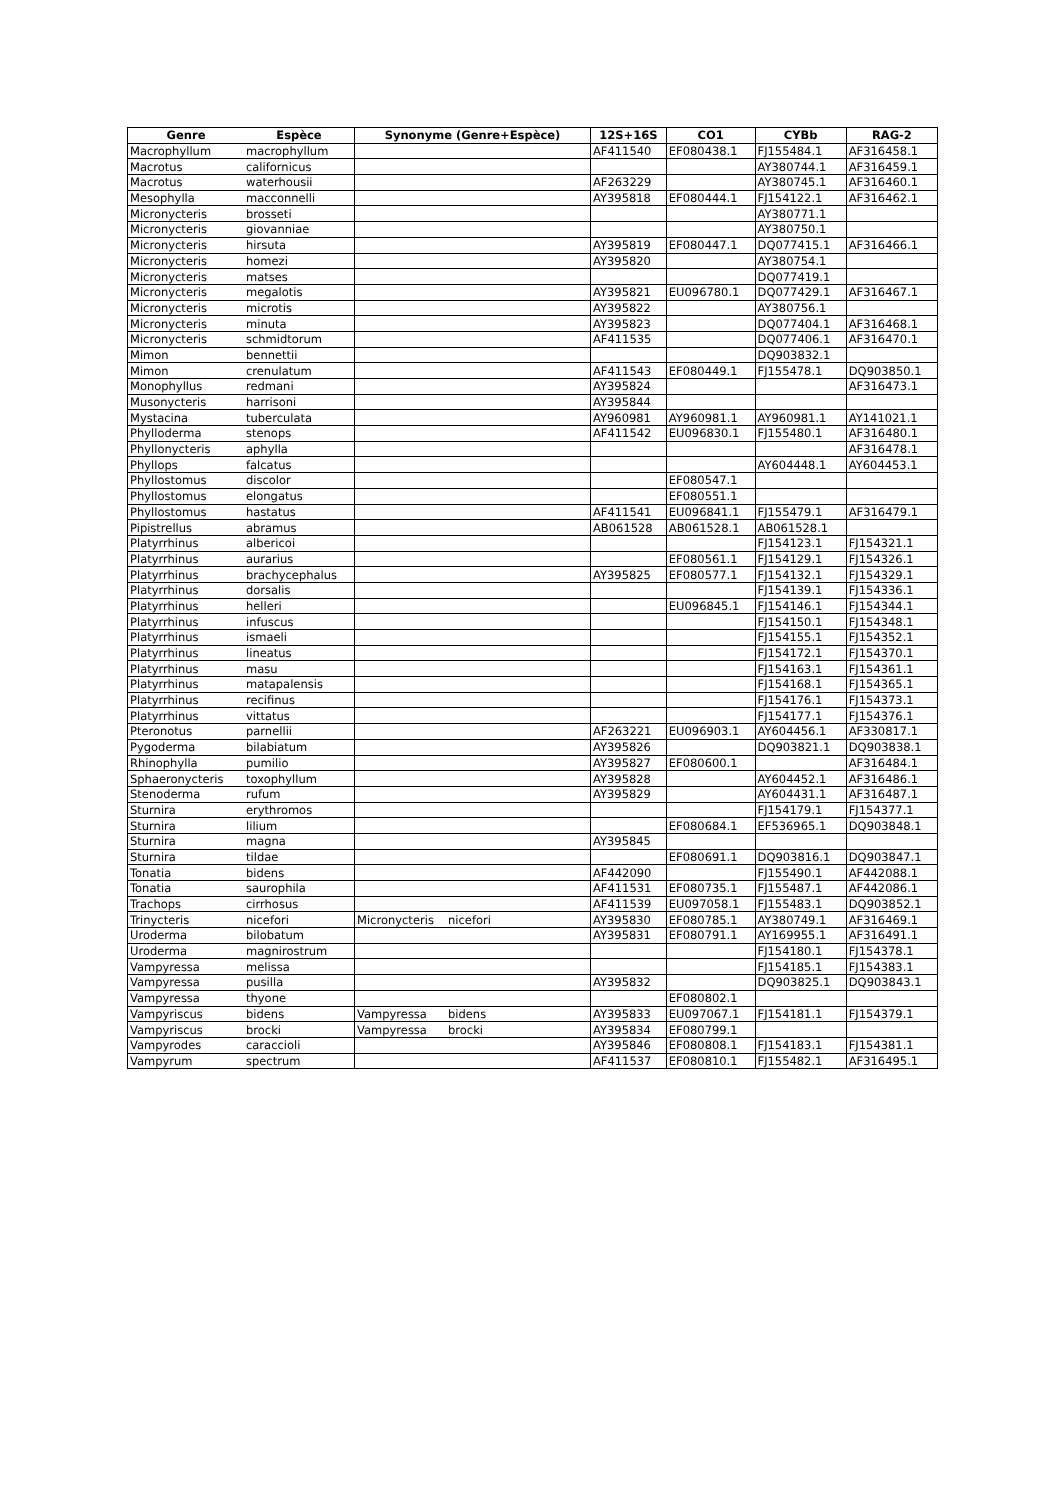| Genre | Espèce | Synonyme (Genre+Espèce) | | 12S+16S | CO1 | CYBb | RAG-2 |
| --- | --- | --- | --- | --- | --- | --- | --- |
| Macrophyllum | macrophyllum | | | AF411540 | EF080438.1 | FJ155484.1 | AF316458.1 |
| Macrotus | californicus | | | | | AY380744.1 | AF316459.1 |
| Macrotus | waterhousii | | | AF263229 | | AY380745.1 | AF316460.1 |
| Mesophylla | macconnelli | | | AY395818 | EF080444.1 | FJ154122.1 | AF316462.1 |
| Micronycteris | brosseti | | | | | AY380771.1 | |
| Micronycteris | giovanniae | | | | | AY380750.1 | |
| Micronycteris | hirsuta | | | AY395819 | EF080447.1 | DQ077415.1 | AF316466.1 |
| Micronycteris | homezi | | | AY395820 | | AY380754.1 | |
| Micronycteris | matses | | | | | DQ077419.1 | |
| Micronycteris | megalotis | | | AY395821 | EU096780.1 | DQ077429.1 | AF316467.1 |
| Micronycteris | microtis | | | AY395822 | | AY380756.1 | |
| Micronycteris | minuta | | | AY395823 | | DQ077404.1 | AF316468.1 |
| Micronycteris | schmidtorum | | | AF411535 | | DQ077406.1 | AF316470.1 |
| Mimon | bennettii | | | | | DQ903832.1 | |
| Mimon | crenulatum | | | AF411543 | EF080449.1 | FJ155478.1 | DQ903850.1 |
| Monophyllus | redmani | | | AY395824 | | | AF316473.1 |
| Musonycteris | harrisoni | | | AY395844 | | | |
| Mystacina | tuberculata | | | AY960981 | AY960981.1 | AY960981.1 | AY141021.1 |
| Phylloderma | stenops | | | AF411542 | EU096830.1 | FJ155480.1 | AF316480.1 |
| Phyllonycteris | aphylla | | | | | | AF316478.1 |
| Phyllops | falcatus | | | | | AY604448.1 | AY604453.1 |
| Phyllostomus | discolor | | | | EF080547.1 | | |
| Phyllostomus | elongatus | | | | EF080551.1 | | |
| Phyllostomus | hastatus | | | AF411541 | EU096841.1 | FJ155479.1 | AF316479.1 |
| Pipistrellus | abramus | | | AB061528 | AB061528.1 | AB061528.1 | |
| Platyrrhinus | albericoi | | | | | FJ154123.1 | FJ154321.1 |
| Platyrrhinus | aurarius | | | | EF080561.1 | FJ154129.1 | FJ154326.1 |
| Platyrrhinus | brachycephalus | | | AY395825 | EF080577.1 | FJ154132.1 | FJ154329.1 |
| Platyrrhinus | dorsalis | | | | | FJ154139.1 | FJ154336.1 |
| Platyrrhinus | helleri | | | | EU096845.1 | FJ154146.1 | FJ154344.1 |
| Platyrrhinus | infuscus | | | | | FJ154150.1 | FJ154348.1 |
| Platyrrhinus | ismaeli | | | | | FJ154155.1 | FJ154352.1 |
| Platyrrhinus | lineatus | | | | | FJ154172.1 | FJ154370.1 |
| Platyrrhinus | masu | | | | | FJ154163.1 | FJ154361.1 |
| Platyrrhinus | matapalensis | | | | | FJ154168.1 | FJ154365.1 |
| Platyrrhinus | recifinus | | | | | FJ154176.1 | FJ154373.1 |
| Platyrrhinus | vittatus | | | | | FJ154177.1 | FJ154376.1 |
| Pteronotus | parnellii | | | AF263221 | EU096903.1 | AY604456.1 | AF330817.1 |
| Pygoderma | bilabiatum | | | AY395826 | | DQ903821.1 | DQ903838.1 |
| Rhinophylla | pumilio | | | AY395827 | EF080600.1 | | AF316484.1 |
| Sphaeronycteris | toxophyllum | | | AY395828 | | AY604452.1 | AF316486.1 |
| Stenoderma | rufum | | | AY395829 | | AY604431.1 | AF316487.1 |
| Sturnira | erythromos | | | | | FJ154179.1 | FJ154377.1 |
| Sturnira | lilium | | | | EF080684.1 | EF536965.1 | DQ903848.1 |
| Sturnira | magna | | | AY395845 | | | |
| Sturnira | tildae | | | | EF080691.1 | DQ903816.1 | DQ903847.1 |
| Tonatia | bidens | | | AF442090 | | FJ155490.1 | AF442088.1 |
| Tonatia | saurophila | | | AF411531 | EF080735.1 | FJ155487.1 | AF442086.1 |
| Trachops | cirrhosus | | | AF411539 | EU097058.1 | FJ155483.1 | DQ903852.1 |
| Trinycteris | nicefori | Micronycteris | nicefori | AY395830 | EF080785.1 | AY380749.1 | AF316469.1 |
| Uroderma | bilobatum | | | AY395831 | EF080791.1 | AY169955.1 | AF316491.1 |
| Uroderma | magnirostrum | | | | | FJ154180.1 | FJ154378.1 |
| Vampyressa | melissa | | | | | FJ154185.1 | FJ154383.1 |
| Vampyressa | pusilla | | | AY395832 | | DQ903825.1 | DQ903843.1 |
| Vampyressa | thyone | | | | EF080802.1 | | |
| Vampyriscus | bidens | Vampyressa | bidens | AY395833 | EU097067.1 | FJ154181.1 | FJ154379.1 |
| Vampyriscus | brocki | Vampyressa | brocki | AY395834 | EF080799.1 | | |
| Vampyrodes | caraccioli | | | AY395846 | EF080808.1 | FJ154183.1 | FJ154381.1 |
| Vampyrum | spectrum | | | AF411537 | EF080810.1 | FJ155482.1 | AF316495.1 |